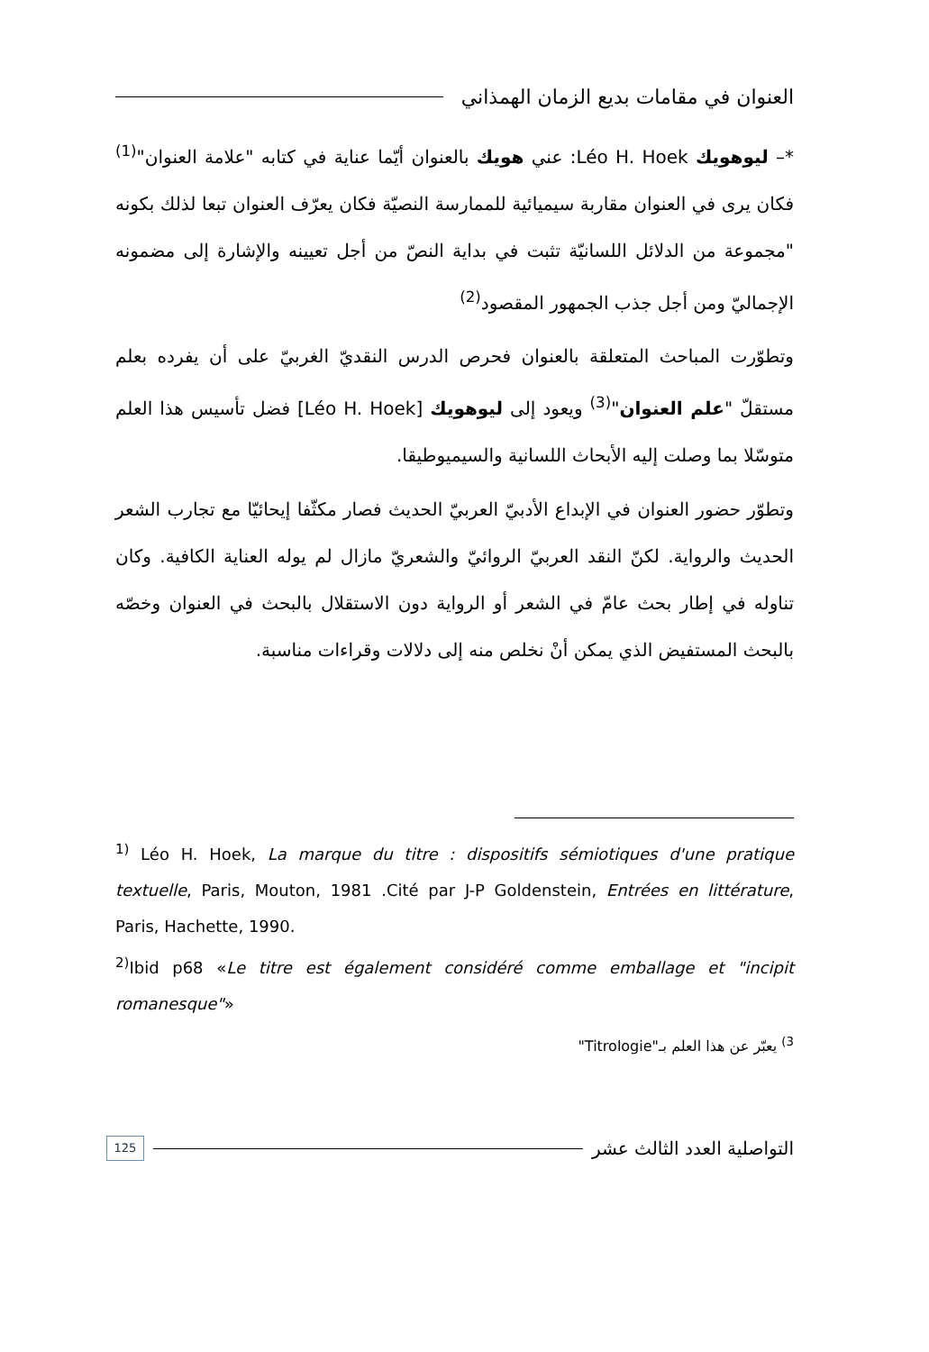العنوان في مقامات بديع الزمان الهمذاني
*– ليوهويك Léo H. Hoek: عني هويك بالعنوان أيّما عناية في كتابه "علامة العنوان"<sup>(1)</sup> فكان يرى في العنوان مقاربة سيميائية للممارسة النصيّة فكان يعرّف العنوان تبعا لذلك بكونه "مجموعة من الدلائل اللسانيّة تثبت في بداية النصّ من أجل تعيينه والإشارة إلى مضمونه الإجماليّ ومن أجل جذب الجمهور المقصود<sup>(2)</sup>
وتطوّرت المباحث المتعلقة بالعنوان فحرص الدرس النقديّ الغربيّ على أن يفرده بعلم مستقلّ "علم العنوان"<sup>(3)</sup> ويعود إلى ليوهويك [Léo H. Hoek] فضل تأسيس هذا العلم متوسّلا بما وصلت إليه الأبحاث اللسانية والسيميوطيقا.
وتطوّر حضور العنوان في الإبداع الأدبيّ العربيّ الحديث فصار مكثّفا إيحائيّا مع تجارب الشعر الحديث والرواية. لكنّ النقد العربيّ الروائيّ والشعريّ مازال لم يوله العناية الكافية. وكان تناوله في إطار بحث عامّ في الشعر أو الرواية دون الاستقلال بالبحث في العنوان وخصّه بالبحث المستفيض الذي يمكن أنْ نخلص منه إلى دلالات وقراءات مناسبة.
<sup>1)</sup> Léo H. Hoek, La marque du titre : dispositifs sémiotiques d'une pratique textuelle, Paris, Mouton, 1981 .Cité par J-P Goldenstein, Entrées en littérature, Paris, Hachette, 1990.
<sup>2)</sup> Ibid p68 «Le titre est également considéré comme emballage et "incipit romanesque"»
<sup>3)</sup> يعبّر عن هذا العلم بـ"Titrologie"
التواصلية العدد الثالث عشر 125